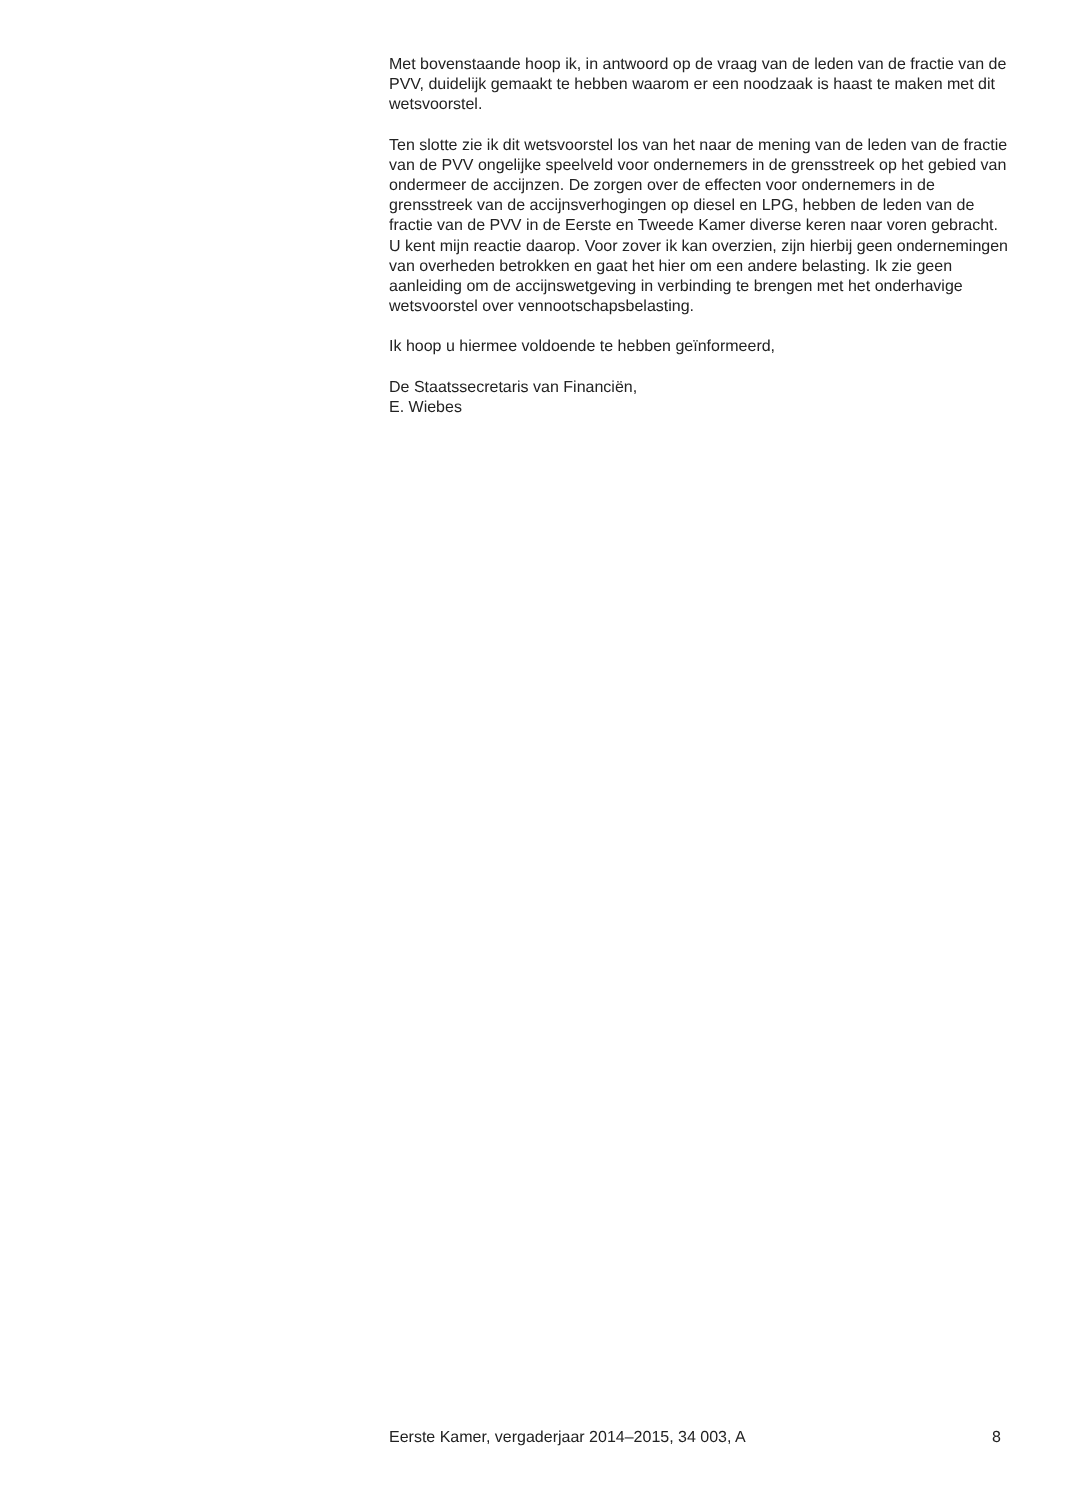Met bovenstaande hoop ik, in antwoord op de vraag van de leden van de fractie van de PVV, duidelijk gemaakt te hebben waarom er een noodzaak is haast te maken met dit wetsvoorstel.
Ten slotte zie ik dit wetsvoorstel los van het naar de mening van de leden van de fractie van de PVV ongelijke speelveld voor ondernemers in de grensstreek op het gebied van ondermeer de accijnzen. De zorgen over de effecten voor ondernemers in de grensstreek van de accijnsverhogingen op diesel en LPG, hebben de leden van de fractie van de PVV in de Eerste en Tweede Kamer diverse keren naar voren gebracht. U kent mijn reactie daarop. Voor zover ik kan overzien, zijn hierbij geen ondernemingen van overheden betrokken en gaat het hier om een andere belasting. Ik zie geen aanleiding om de accijnswetgeving in verbinding te brengen met het onderhavige wetsvoorstel over vennootschapsbelasting.
Ik hoop u hiermee voldoende te hebben geïnformeerd,
De Staatssecretaris van Financiën,
E. Wiebes
Eerste Kamer, vergaderjaar 2014–2015, 34 003, A 8